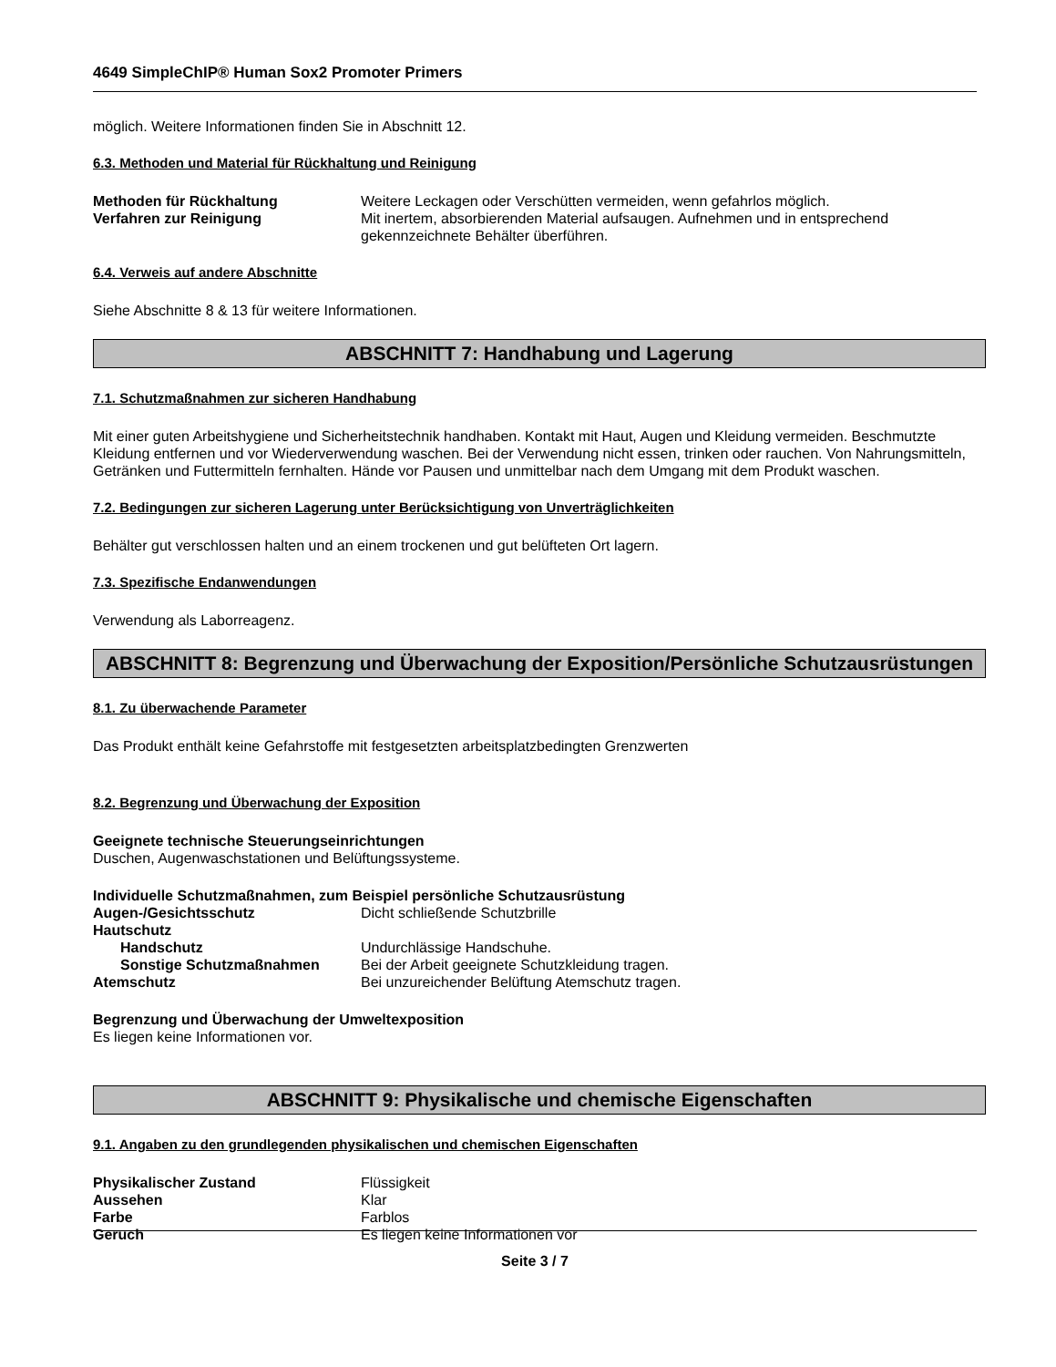4649 SimpleChIP® Human Sox2 Promoter Primers
möglich. Weitere Informationen finden Sie in Abschnitt 12.
6.3. Methoden und Material für Rückhaltung und Reinigung
Methoden für Rückhaltung Weitere Leckagen oder Verschütten vermeiden, wenn gefahrlos möglich.
Verfahren zur Reinigung Mit inertem, absorbierenden Material aufsaugen. Aufnehmen und in entsprechend gekennzeichnete Behälter überführen.
6.4. Verweis auf andere Abschnitte
Siehe Abschnitte 8 & 13 für weitere Informationen.
ABSCHNITT 7: Handhabung und Lagerung
7.1. Schutzmaßnahmen zur sicheren Handhabung
Mit einer guten Arbeitshygiene und Sicherheitstechnik handhaben. Kontakt mit Haut, Augen und Kleidung vermeiden. Beschmutzte Kleidung entfernen und vor Wiederverwendung waschen. Bei der Verwendung nicht essen, trinken oder rauchen. Von Nahrungsmitteln, Getränken und Futtermitteln fernhalten. Hände vor Pausen und unmittelbar nach dem Umgang mit dem Produkt waschen.
7.2. Bedingungen zur sicheren Lagerung unter Berücksichtigung von Unverträglichkeiten
Behälter gut verschlossen halten und an einem trockenen und gut belüfteten Ort lagern.
7.3. Spezifische Endanwendungen
Verwendung als Laborreagenz.
ABSCHNITT 8: Begrenzung und Überwachung der Exposition/Persönliche Schutzausrüstungen
8.1. Zu überwachende Parameter
Das Produkt enthält keine Gefahrstoffe mit festgesetzten arbeitsplatzbedingten Grenzwerten
8.2. Begrenzung und Überwachung der Exposition
Geeignete technische Steuerungseinrichtungen
Duschen, Augenwaschstationen und Belüftungssysteme.
Individuelle Schutzmaßnahmen, zum Beispiel persönliche Schutzausrüstung
Augen-/Gesichtsschutz Dicht schließende Schutzbrille
Hautschutz
Handschutz Undurchlässige Handschuhe.
Sonstige Schutzmaßnahmen Bei der Arbeit geeignete Schutzkleidung tragen.
Atemschutz Bei unzureichender Belüftung Atemschutz tragen.
Begrenzung und Überwachung der Umweltexposition
Es liegen keine Informationen vor.
ABSCHNITT 9: Physikalische und chemische Eigenschaften
9.1. Angaben zu den grundlegenden physikalischen und chemischen Eigenschaften
Physikalischer Zustand Flüssigkeit
Aussehen Klar
Farbe Farblos
Geruch Es liegen keine Informationen vor
Seite 3 / 7